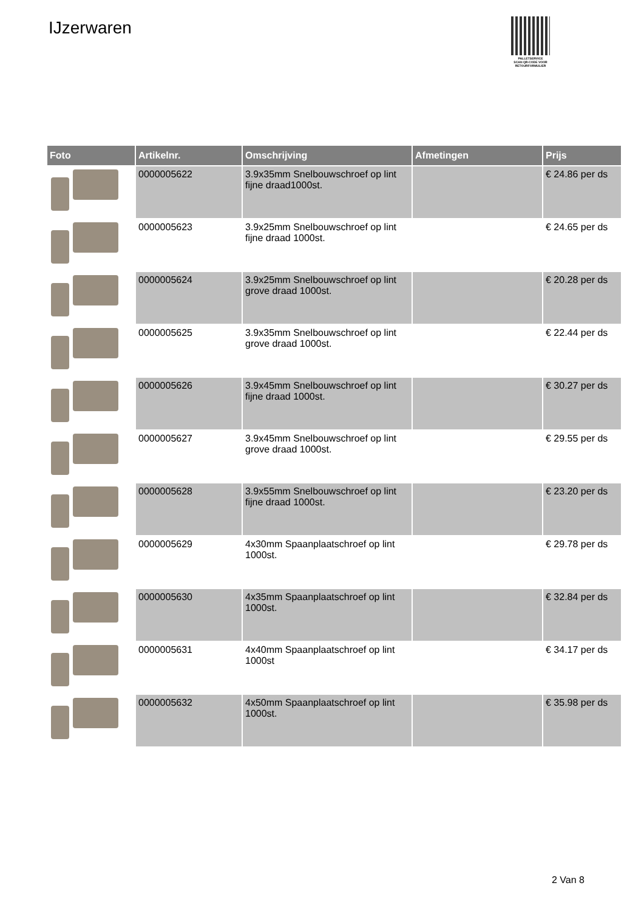IJzerwaren
PALLETSERVICE
SCAN QR-CODE VOOR
RETOURFORMULIER
| Foto | Artikelnr. | Omschrijving | Afmetingen | Prijs |
| --- | --- | --- | --- | --- |
| | 0000005622 | 3.9x35mm Snelbouwschroef op lint fijne draad1000st. | | € 24.86 per ds |
| | 0000005623 | 3.9x25mm Snelbouwschroef op lint fijne draad 1000st. | | € 24.65 per ds |
| | 0000005624 | 3.9x25mm Snelbouwschroef op lint grove draad 1000st. | | € 20.28 per ds |
| | 0000005625 | 3.9x35mm Snelbouwschroef op lint grove draad 1000st. | | € 22.44 per ds |
| | 0000005626 | 3.9x45mm Snelbouwschroef op lint fijne draad 1000st. | | € 30.27 per ds |
| | 0000005627 | 3.9x45mm Snelbouwschroef op lint grove draad 1000st. | | € 29.55 per ds |
| | 0000005628 | 3.9x55mm Snelbouwschroef op lint fijne draad 1000st. | | € 23.20 per ds |
| | 0000005629 | 4x30mm Spaanplaatschroef op lint 1000st. | | € 29.78 per ds |
| | 0000005630 | 4x35mm Spaanplaatschroef op lint 1000st. | | € 32.84 per ds |
| | 0000005631 | 4x40mm Spaanplaatschroef op lint 1000st | | € 34.17 per ds |
| | 0000005632 | 4x50mm Spaanplaatschroef op lint 1000st. | | € 35.98 per ds |
2 Van 8